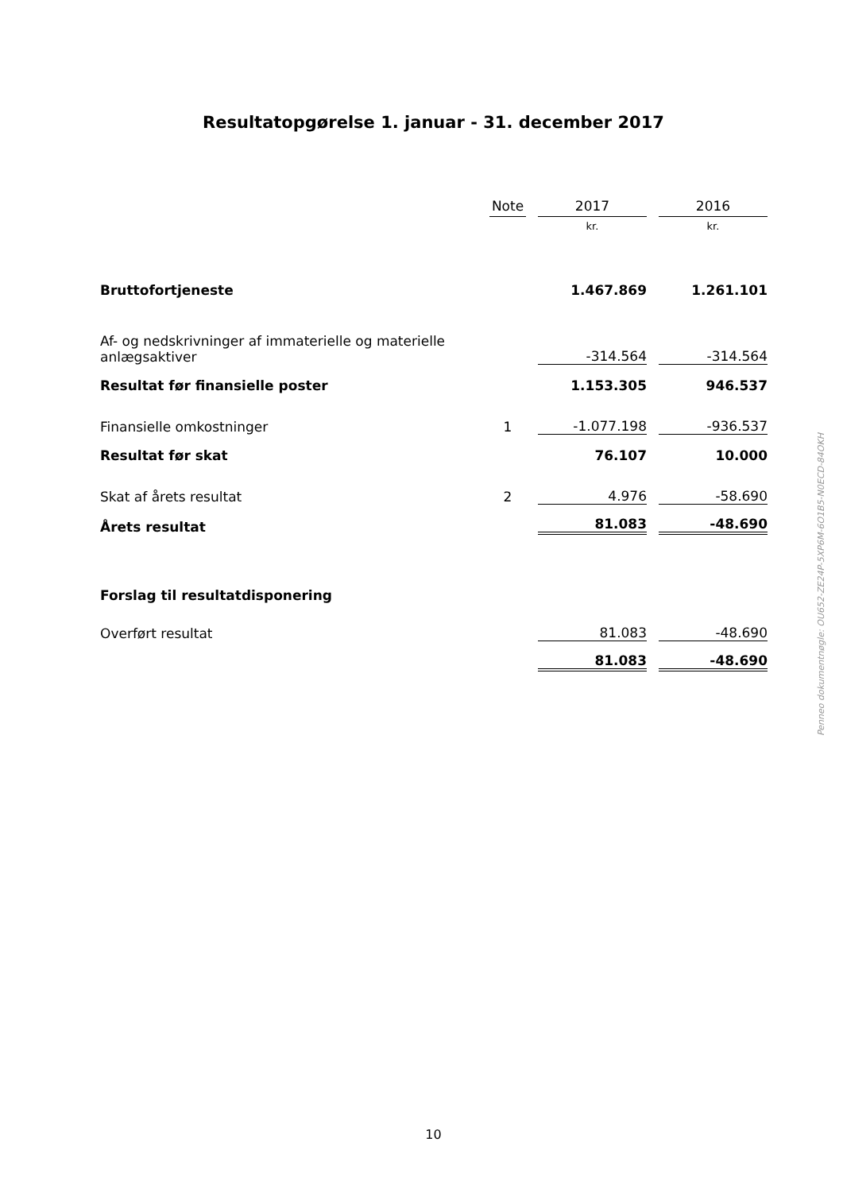Resultatopgørelse 1. januar - 31. december 2017
| | Note | | 2017 | | 2016 |
| | | | kr. | | kr. |
| Bruttofortjeneste | | | 1.467.869 | | 1.261.101 |
| Af- og nedskrivninger af immaterielle og materielle anlægsaktiver | | | -314.564 | | -314.564 |
| Resultat før finansielle poster | | | 1.153.305 | | 946.537 |
| Finansielle omkostninger | 1 | | -1.077.198 | | -936.537 |
| Resultat før skat | | | 76.107 | | 10.000 |
| Skat af årets resultat | 2 | | 4.976 | | -58.690 |
| Årets resultat | | | 81.083 | | -48.690 |
| Forslag til resultatdisponering | | | | | |
| Overført resultat | | | 81.083 | | -48.690 |
| | | | 81.083 | | -48.690 |
Penneo dokumentnøgle: OU652-ZE24P-5XP6M-6O1B5-N0ECD-84OKH
10